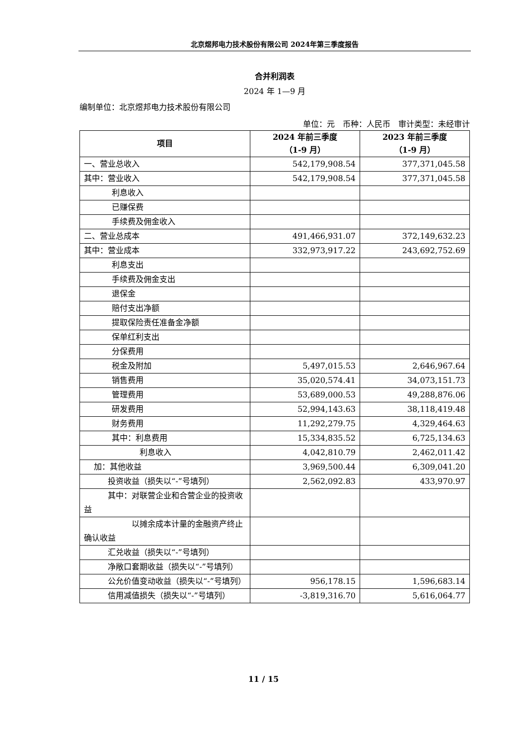北京煜邦电力技术股份有限公司 2024年第三季度报告
合并利润表
2024 年 1—9 月
编制单位：北京煜邦电力技术股份有限公司
单位：元　币种：人民币　审计类型：未经审计
| 项目 | 2024 年前三季度 （1-9 月） | 2023 年前三季度 （1-9 月） |
| --- | --- | --- |
| 一、营业总收入 | 542,179,908.54 | 377,371,045.58 |
| 其中：营业收入 | 542,179,908.54 | 377,371,045.58 |
| 利息收入 | | |
| 已赚保费 | | |
| 手续费及佣金收入 | | |
| 二、营业总成本 | 491,466,931.07 | 372,149,632.23 |
| 其中：营业成本 | 332,973,917.22 | 243,692,752.69 |
| 利息支出 | | |
| 手续费及佣金支出 | | |
| 退保金 | | |
| 赔付支出净额 | | |
| 提取保险责任准备金净额 | | |
| 保单红利支出 | | |
| 分保费用 | | |
| 税金及附加 | 5,497,015.53 | 2,646,967.64 |
| 销售费用 | 35,020,574.41 | 34,073,151.73 |
| 管理费用 | 53,689,000.53 | 49,288,876.06 |
| 研发费用 | 52,994,143.63 | 38,118,419.48 |
| 财务费用 | 11,292,279.75 | 4,329,464.63 |
| 其中：利息费用 | 15,334,835.52 | 6,725,134.63 |
| 利息收入 | 4,042,810.79 | 2,462,011.42 |
| 加：其他收益 | 3,969,500.44 | 6,309,041.20 |
| 投资收益（损失以“-”号填列） | 2,562,092.83 | 433,970.97 |
| 其中：对联营企业和合营企业的投资收益 | | |
| 以摊余成本计量的金融资产终止确认收益 | | |
| 汇兑收益（损失以“-”号填列） | | |
| 净敞口套期收益（损失以“-”号填列） | | |
| 公允价值变动收益（损失以“-”号填列） | 956,178.15 | 1,596,683.14 |
| 信用减值损失（损失以“-”号填列） | -3,819,316.70 | 5,616,064.77 |
11 / 15